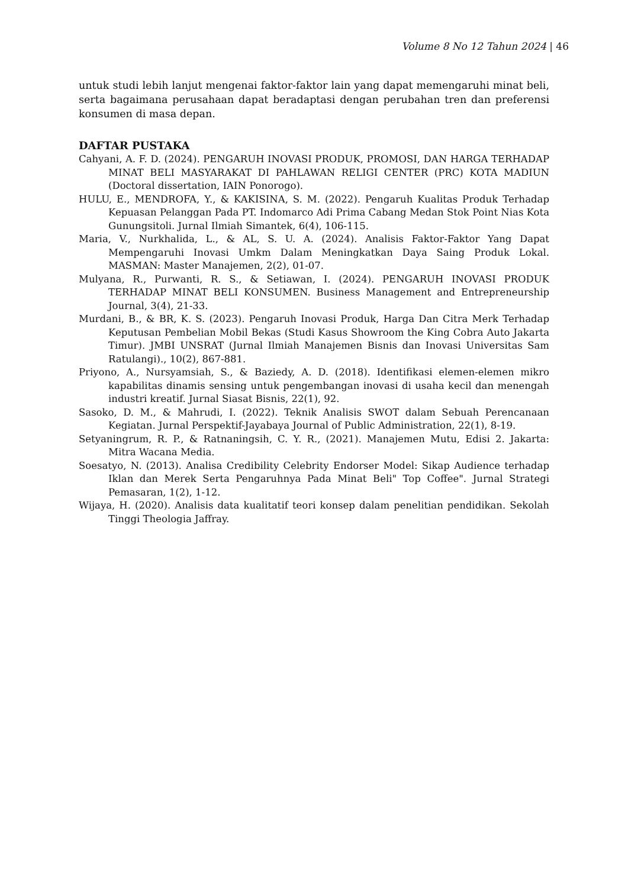Volume 8 No 12 Tahun 2024 | 46
untuk studi lebih lanjut mengenai faktor-faktor lain yang dapat memengaruhi minat beli, serta bagaimana perusahaan dapat beradaptasi dengan perubahan tren dan preferensi konsumen di masa depan.
DAFTAR PUSTAKA
Cahyani, A. F. D. (2024). PENGARUH INOVASI PRODUK, PROMOSI, DAN HARGA TERHADAP MINAT BELI MASYARAKAT DI PAHLAWAN RELIGI CENTER (PRC) KOTA MADIUN (Doctoral dissertation, IAIN Ponorogo).
HULU, E., MENDROFA, Y., & KAKISINA, S. M. (2022). Pengaruh Kualitas Produk Terhadap Kepuasan Pelanggan Pada PT. Indomarco Adi Prima Cabang Medan Stok Point Nias Kota Gunungsitoli. Jurnal Ilmiah Simantek, 6(4), 106-115.
Maria, V., Nurkhalida, L., & AL, S. U. A. (2024). Analisis Faktor-Faktor Yang Dapat Mempengaruhi Inovasi Umkm Dalam Meningkatkan Daya Saing Produk Lokal. MASMAN: Master Manajemen, 2(2), 01-07.
Mulyana, R., Purwanti, R. S., & Setiawan, I. (2024). PENGARUH INOVASI PRODUK TERHADAP MINAT BELI KONSUMEN. Business Management and Entrepreneurship Journal, 3(4), 21-33.
Murdani, B., & BR, K. S. (2023). Pengaruh Inovasi Produk, Harga Dan Citra Merk Terhadap Keputusan Pembelian Mobil Bekas (Studi Kasus Showroom the King Cobra Auto Jakarta Timur). JMBI UNSRAT (Jurnal Ilmiah Manajemen Bisnis dan Inovasi Universitas Sam Ratulangi)., 10(2), 867-881.
Priyono, A., Nursyamsiah, S., & Baziedy, A. D. (2018). Identifikasi elemen-elemen mikro kapabilitas dinamis sensing untuk pengembangan inovasi di usaha kecil dan menengah industri kreatif. Jurnal Siasat Bisnis, 22(1), 92.
Sasoko, D. M., & Mahrudi, I. (2022). Teknik Analisis SWOT dalam Sebuah Perencanaan Kegiatan. Jurnal Perspektif-Jayabaya Journal of Public Administration, 22(1), 8-19.
Setyaningrum, R. P., & Ratnaningsih, C. Y. R., (2021). Manajemen Mutu, Edisi 2. Jakarta: Mitra Wacana Media.
Soesatyo, N. (2013). Analisa Credibility Celebrity Endorser Model: Sikap Audience terhadap Iklan dan Merek Serta Pengaruhnya Pada Minat Beli" Top Coffee". Jurnal Strategi Pemasaran, 1(2), 1-12.
Wijaya, H. (2020). Analisis data kualitatif teori konsep dalam penelitian pendidikan. Sekolah Tinggi Theologia Jaffray.